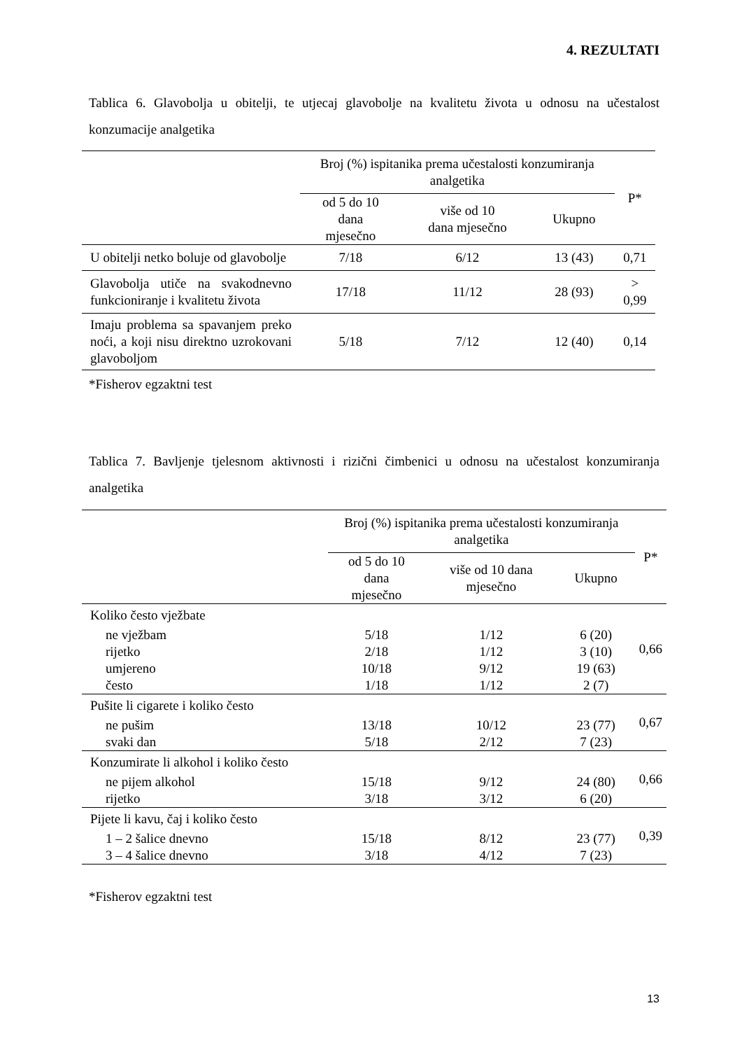4. REZULTATI
Tablica 6. Glavobolja u obitelji, te utjecaj glavobolje na kvalitetu života u odnosu na učestalost konzumacije analgetika
| | Broj (%) ispitanika prema učestalosti konzumiranja analgetika | | | P* |
| --- | --- | --- | --- | --- |
| | od 5 do 10 dana mjesečno | više od 10 dana mjesečno | Ukupno | |
| U obitelji netko boluje od glavobolje | 7/18 | 6/12 | 13 (43) | 0,71 |
| Glavobolja utiče na svakodnevno funkcioniranje i kvalitetu života | 17/18 | 11/12 | 28 (93) | > 0,99 |
| Imaju problema sa spavanjem preko noći, a koji nisu direktno uzrokovani glavoboljom | 5/18 | 7/12 | 12 (40) | 0,14 |
*Fisherov egzaktni test
Tablica 7. Bavljenje tjelesnom aktivnosti i rizični čimbenici u odnosu na učestalost konzumiranja analgetika
| | Broj (%) ispitanika prema učestalosti konzumiranja analgetika | | | P* |
| --- | --- | --- | --- | --- |
| | od 5 do 10 dana mjesečno | više od 10 dana mjesečno | Ukupno | |
| Koliko često vježbate | | | | 0,66 |
| ne vježbam | 5/18 | 1/12 | 6 (20) | |
| rijetko | 2/18 | 1/12 | 3 (10) | |
| umjereno | 10/18 | 9/12 | 19 (63) | |
| često | 1/18 | 1/12 | 2 (7) | |
| Pušite li cigarete i koliko često | | | | 0,67 |
| ne pušim | 13/18 | 10/12 | 23 (77) | |
| svaki dan | 5/18 | 2/12 | 7 (23) | |
| Konzumirate li alkohol i koliko često | | | | 0,66 |
| ne pijem alkohol | 15/18 | 9/12 | 24 (80) | |
| rijetko | 3/18 | 3/12 | 6 (20) | |
| Pijete li kavu, čaj i koliko često | | | | 0,39 |
| 1 – 2 šalice dnevno | 15/18 | 8/12 | 23 (77) | |
| 3 – 4 šalice dnevno | 3/18 | 4/12 | 7 (23) | |
*Fisherov egzaktni test
13